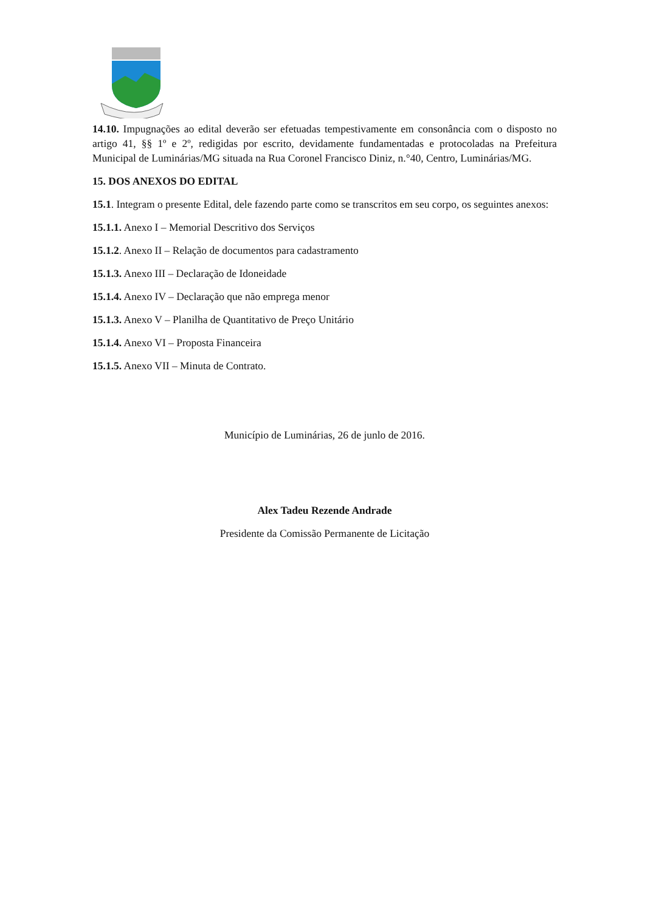14.10. Impugnações ao edital deverão ser efetuadas tempestivamente em consonância com o disposto no artigo 41, §§ 1º e 2º, redigidas por escrito, devidamente fundamentadas e protocoladas na Prefeitura Municipal de Luminárias/MG situada na Rua Coronel Francisco Diniz, n.°40, Centro, Luminárias/MG.
15. DOS ANEXOS DO EDITAL
15.1. Integram o presente Edital, dele fazendo parte como se transcritos em seu corpo, os seguintes anexos:
15.1.1. Anexo I – Memorial Descritivo dos Serviços
15.1.2. Anexo II – Relação de documentos para cadastramento
15.1.3. Anexo III – Declaração de Idoneidade
15.1.4. Anexo IV – Declaração que não emprega menor
15.1.3. Anexo V – Planilha de Quantitativo de Preço Unitário
15.1.4. Anexo VI – Proposta Financeira
15.1.5. Anexo VII – Minuta de Contrato.
Município de Luminárias, 26 de junlo de 2016.
Alex Tadeu Rezende Andrade
Presidente da Comissão Permanente de Licitação